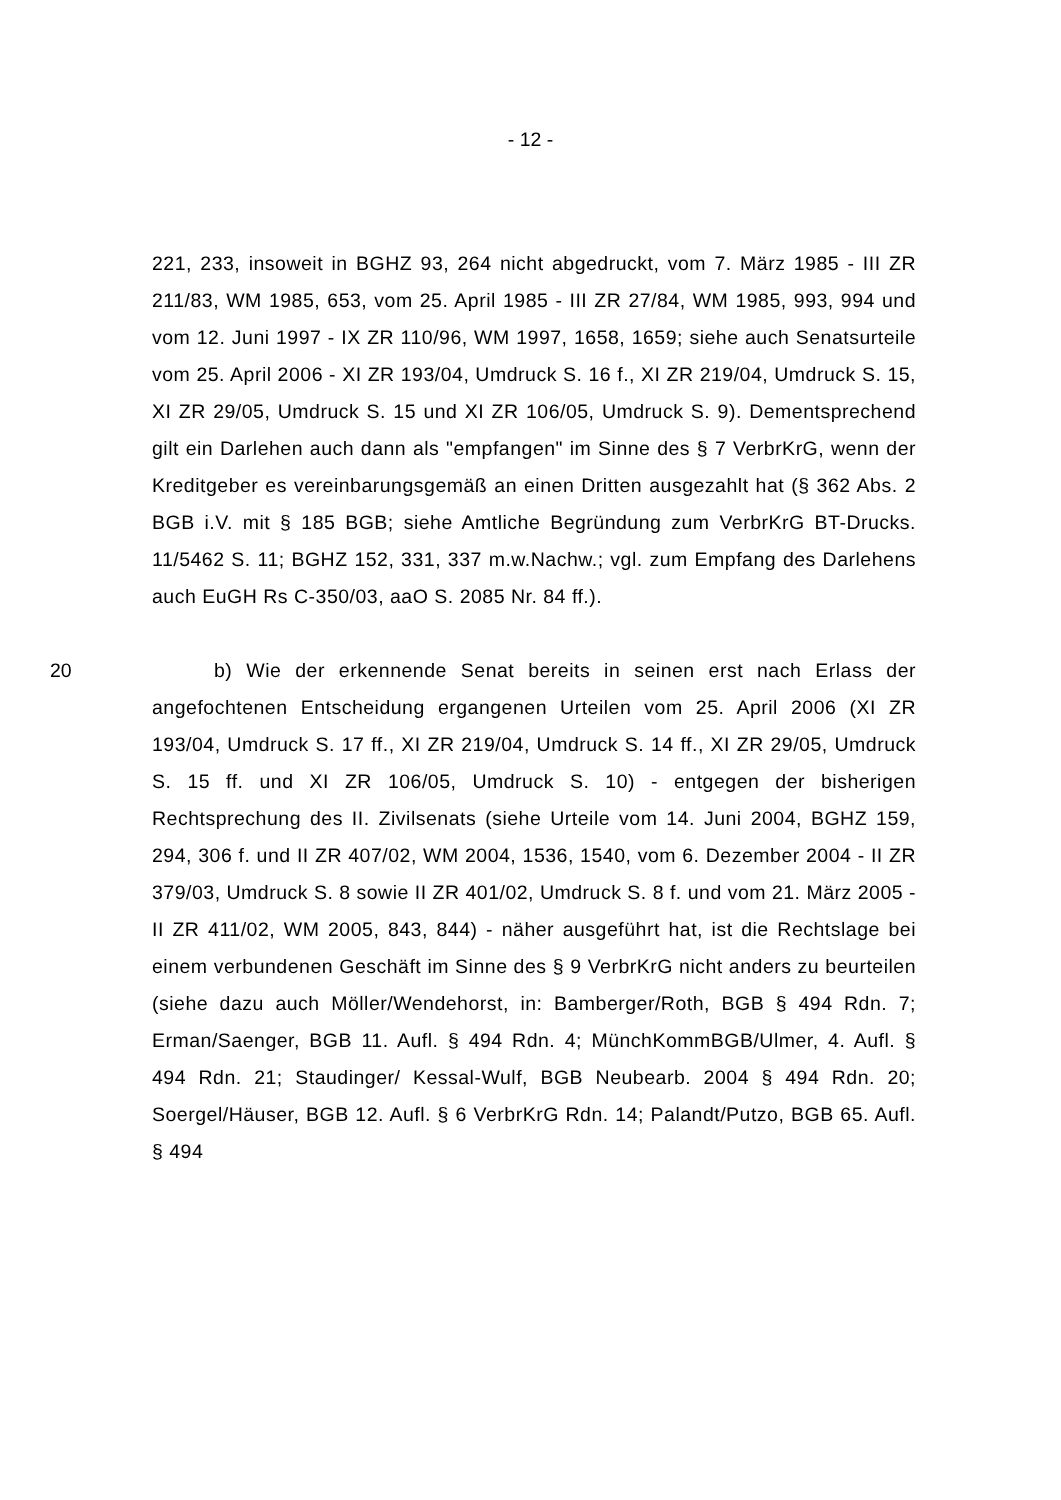- 12 -
221, 233, insoweit in BGHZ 93, 264 nicht abgedruckt, vom 7. März 1985 - III ZR 211/83, WM 1985, 653, vom 25. April 1985 - III ZR 27/84, WM 1985, 993, 994 und vom 12. Juni 1997 - IX ZR 110/96, WM 1997, 1658, 1659; siehe auch Senatsurteile vom 25. April 2006 - XI ZR 193/04, Umdruck S. 16 f., XI ZR 219/04, Umdruck S. 15, XI ZR 29/05, Umdruck S. 15 und XI ZR 106/05, Umdruck S. 9). Dementsprechend gilt ein Darlehen auch dann als "empfangen" im Sinne des § 7 VerbrKrG, wenn der Kreditgeber es vereinbarungsgemäß an einen Dritten ausgezahlt hat (§ 362 Abs. 2 BGB i.V. mit § 185 BGB; siehe Amtliche Begründung zum VerbrKrG BT-Drucks. 11/5462 S. 11; BGHZ 152, 331, 337 m.w.Nachw.; vgl. zum Empfang des Darlehens auch EuGH Rs C-350/03, aaO S. 2085 Nr. 84 ff.).
20 b) Wie der erkennende Senat bereits in seinen erst nach Erlass der angefochtenen Entscheidung ergangenen Urteilen vom 25. April 2006 (XI ZR 193/04, Umdruck S. 17 ff., XI ZR 219/04, Umdruck S. 14 ff., XI ZR 29/05, Umdruck S. 15 ff. und XI ZR 106/05, Umdruck S. 10) - entgegen der bisherigen Rechtsprechung des II. Zivilsenats (siehe Urteile vom 14. Juni 2004, BGHZ 159, 294, 306 f. und II ZR 407/02, WM 2004, 1536, 1540, vom 6. Dezember 2004 - II ZR 379/03, Umdruck S. 8 sowie II ZR 401/02, Umdruck S. 8 f. und vom 21. März 2005 - II ZR 411/02, WM 2005, 843, 844) - näher ausgeführt hat, ist die Rechtslage bei einem verbundenen Geschäft im Sinne des § 9 VerbrKrG nicht anders zu beurteilen (siehe dazu auch Möller/Wendehorst, in: Bamberger/Roth, BGB § 494 Rdn. 7; Erman/Saenger, BGB 11. Aufl. § 494 Rdn. 4; MünchKommBGB/Ulmer, 4. Aufl. § 494 Rdn. 21; Staudinger/ Kessal-Wulf, BGB Neubearb. 2004 § 494 Rdn. 20; Soergel/Häuser, BGB 12. Aufl. § 6 VerbrKrG Rdn. 14; Palandt/Putzo, BGB 65. Aufl. § 494